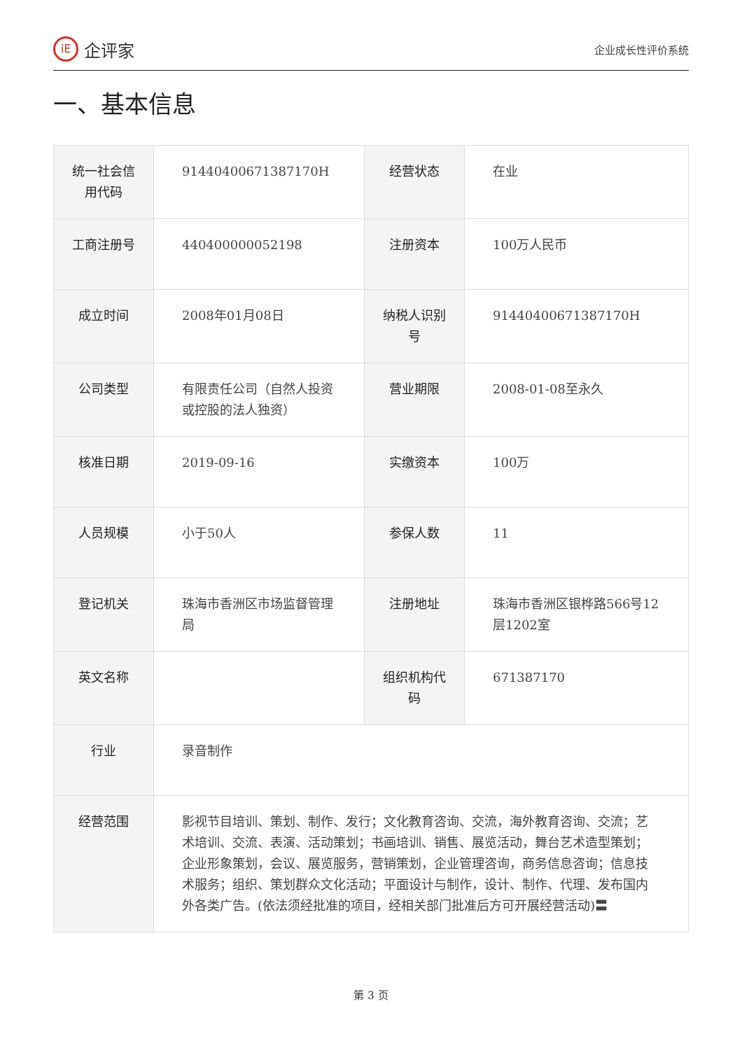iE 企评家
企业成长性评价系统
一、基本信息
| 统一社会信用代码 | 91440400671387170H | 经营状态 | 在业 |
| 工商注册号 | 440400000052198 | 注册资本 | 100万人民币 |
| 成立时间 | 2008年01月08日 | 纳税人识别号 | 91440400671387170H |
| 公司类型 | 有限责任公司（自然人投资或控股的法人独资） | 营业期限 | 2008-01-08至永久 |
| 核准日期 | 2019-09-16 | 实缴资本 | 100万 |
| 人员规模 | 小于50人 | 参保人数 | 11 |
| 登记机关 | 珠海市香洲区市场监督管理局 | 注册地址 | 珠海市香洲区银桦路566号12层1202室 |
| 英文名称 | | 组织机构代码 | 671387170 |
| 行业 | 录音制作 | | |
| 经营范围 | 影视节目培训、策划、制作、发行；文化教育咨询、交流，海外教育咨询、交流；艺术培训、交流、表演、活动策划；书画培训、销售、展览活动，舞台艺术造型策划；企业形象策划，会议、展览服务，营销策划，企业管理咨询，商务信息咨询；信息技术服务；组织、策划群众文化活动；平面设计与制作，设计、制作、代理、发布国内外各类广告。(依法须经批准的项目，经相关部门批准后方可开展经营活动)〓 | | |
第 3 页